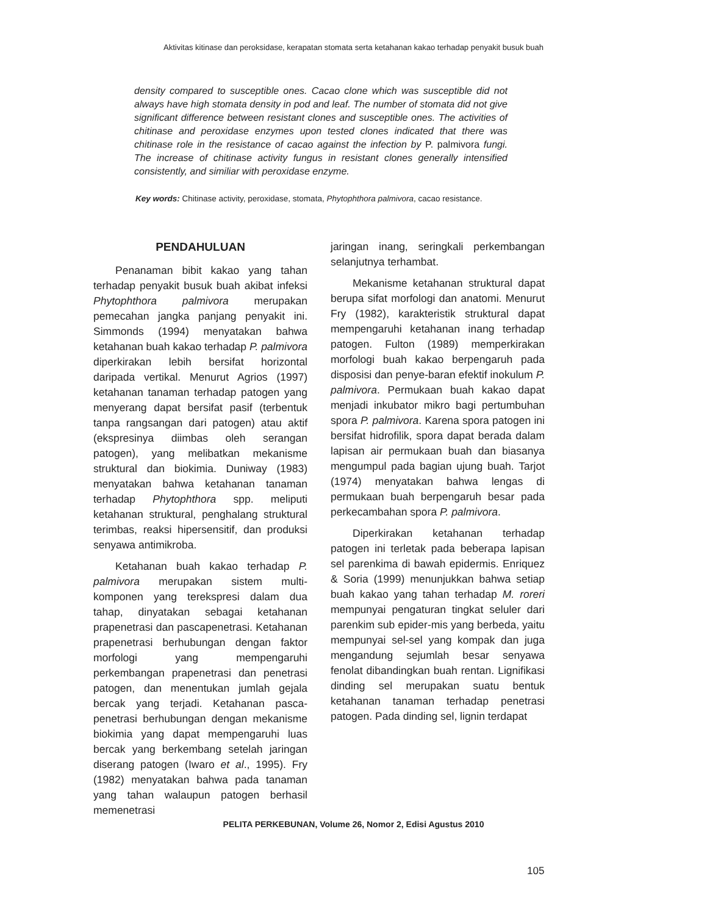Aktivitas kitinase dan peroksidase, kerapatan stomata serta ketahanan kakao terhadap penyakit busuk buah
density compared to susceptible ones. Cacao clone which was susceptible did not always have high stomata density in pod and leaf. The number of stomata did not give significant difference between resistant clones and susceptible ones. The activities of chitinase and peroxidase enzymes upon tested clones indicated that there was chitinase role in the resistance of cacao against the infection by P. palmivora fungi. The increase of chitinase activity fungus in resistant clones generally intensified consistently, and similiar with peroxidase enzyme.
Key words: Chitinase activity, peroxidase, stomata, Phytophthora palmivora, cacao resistance.
PENDAHULUAN
Penanaman bibit kakao yang tahan terhadap penyakit busuk buah akibat infeksi Phytophthora palmivora merupakan pemecahan jangka panjang penyakit ini. Simmonds (1994) menyatakan bahwa ketahanan buah kakao terhadap P. palmivora diperkirakan lebih bersifat horizontal daripada vertikal. Menurut Agrios (1997) ketahanan tanaman terhadap patogen yang menyerang dapat bersifat pasif (terbentuk tanpa rangsangan dari patogen) atau aktif (ekspresinya diimbas oleh serangan patogen), yang melibatkan mekanisme struktural dan biokimia. Duniway (1983) menyatakan bahwa ketahanan tanaman terhadap Phytophthora spp. meliputi ketahanan struktural, penghalang struktural terimbas, reaksi hipersensitif, dan produksi senyawa antimikroba.
Ketahanan buah kakao terhadap P. palmivora merupakan sistem multi-komponen yang terekspresi dalam dua tahap, dinyatakan sebagai ketahanan prapenetrasi dan pascapenetrasi. Ketahanan prapenetrasi berhubungan dengan faktor morfologi yang mempengaruhi perkembangan prapenetrasi dan penetrasi patogen, dan menentukan jumlah gejala bercak yang terjadi. Ketahanan pasca-penetrasi berhubungan dengan mekanisme biokimia yang dapat mempengaruhi luas bercak yang berkembang setelah jaringan diserang patogen (Iwaro et al., 1995). Fry (1982) menyatakan bahwa pada tanaman yang tahan walaupun patogen berhasil memenetrasi
jaringan inang, seringkali perkembangan selanjutnya terhambat.
Mekanisme ketahanan struktural dapat berupa sifat morfologi dan anatomi. Menurut Fry (1982), karakteristik struktural dapat mempengaruhi ketahanan inang terhadap patogen. Fulton (1989) memperkirakan morfologi buah kakao berpengaruh pada disposisi dan penye-baran efektif inokulum P. palmivora. Permukaan buah kakao dapat menjadi inkubator mikro bagi pertumbuhan spora P. palmivora. Karena spora patogen ini bersifat hidrofilik, spora dapat berada dalam lapisan air permukaan buah dan biasanya mengumpul pada bagian ujung buah. Tarjot (1974) menyatakan bahwa lengas di permukaan buah berpengaruh besar pada perkecambahan spora P. palmivora.
Diperkirakan ketahanan terhadap patogen ini terletak pada beberapa lapisan sel parenkima di bawah epidermis. Enriquez & Soria (1999) menunjukkan bahwa setiap buah kakao yang tahan terhadap M. roreri mempunyai pengaturan tingkat seluler dari parenkim sub epider-mis yang berbeda, yaitu mempunyai sel-sel yang kompak dan juga mengandung sejumlah besar senyawa fenolat dibandingkan buah rentan. Lignifikasi dinding sel merupakan suatu bentuk ketahanan tanaman terhadap penetrasi patogen. Pada dinding sel, lignin terdapat
PELITA PERKEBUNAN, Volume 26, Nomor 2, Edisi Agustus 2010
105